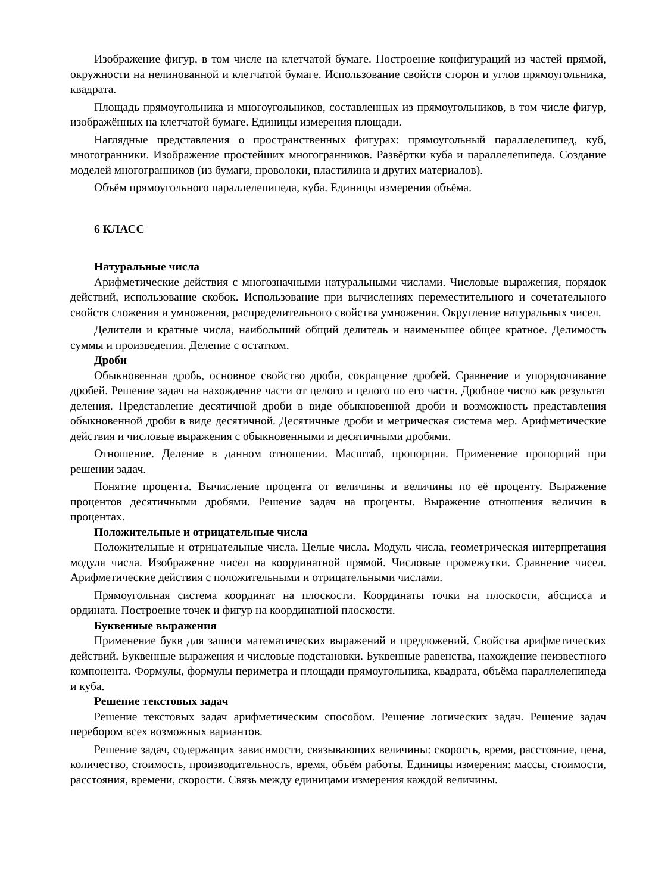Изображение фигур, в том числе на клетчатой бумаге. Построение конфигураций из частей прямой, окружности на нелинованной и клетчатой бумаге. Использование свойств сторон и углов прямоугольника, квадрата.
Площадь прямоугольника и многоугольников, составленных из прямоугольников, в том числе фигур, изображённых на клетчатой бумаге. Единицы измерения площади.
Наглядные представления о пространственных фигурах: прямоугольный параллелепипед, куб, многогранники. Изображение простейших многогранников. Развёртки куба и параллелепипеда. Создание моделей многогранников (из бумаги, проволоки, пластилина и других материалов).
Объём прямоугольного параллелепипеда, куба. Единицы измерения объёма.
6 КЛАСС
Натуральные числа
Арифметические действия с многозначными натуральными числами. Числовые выражения, порядок действий, использование скобок. Использование при вычислениях переместительного и сочетательного свойств сложения и умножения, распределительного свойства умножения. Округление натуральных чисел.
Делители и кратные числа, наибольший общий делитель и наименьшее общее кратное. Делимость суммы и произведения. Деление с остатком.
Дроби
Обыкновенная дробь, основное свойство дроби, сокращение дробей. Сравнение и упорядочивание дробей. Решение задач на нахождение части от целого и целого по его части. Дробное число как результат деления. Представление десятичной дроби в виде обыкновенной дроби и возможность представления обыкновенной дроби в виде десятичной. Десятичные дроби и метрическая система мер. Арифметические действия и числовые выражения с обыкновенными и десятичными дробями.
Отношение. Деление в данном отношении. Масштаб, пропорция. Применение пропорций при решении задач.
Понятие процента. Вычисление процента от величины и величины по её проценту. Выражение процентов десятичными дробями. Решение задач на проценты. Выражение отношения величин в процентах.
Положительные и отрицательные числа
Положительные и отрицательные числа. Целые числа. Модуль числа, геометрическая интерпретация модуля числа. Изображение чисел на координатной прямой. Числовые промежутки. Сравнение чисел. Арифметические действия с положительными и отрицательными числами.
Прямоугольная система координат на плоскости. Координаты точки на плоскости, абсцисса и ордината. Построение точек и фигур на координатной плоскости.
Буквенные выражения
Применение букв для записи математических выражений и предложений. Свойства арифметических действий. Буквенные выражения и числовые подстановки. Буквенные равенства, нахождение неизвестного компонента. Формулы, формулы периметра и площади прямоугольника, квадрата, объёма параллелепипеда и куба.
Решение текстовых задач
Решение текстовых задач арифметическим способом. Решение логических задач. Решение задач перебором всех возможных вариантов.
Решение задач, содержащих зависимости, связывающих величины: скорость, время, расстояние, цена, количество, стоимость, производительность, время, объём работы. Единицы измерения: массы, стоимости, расстояния, времени, скорости. Связь между единицами измерения каждой величины.